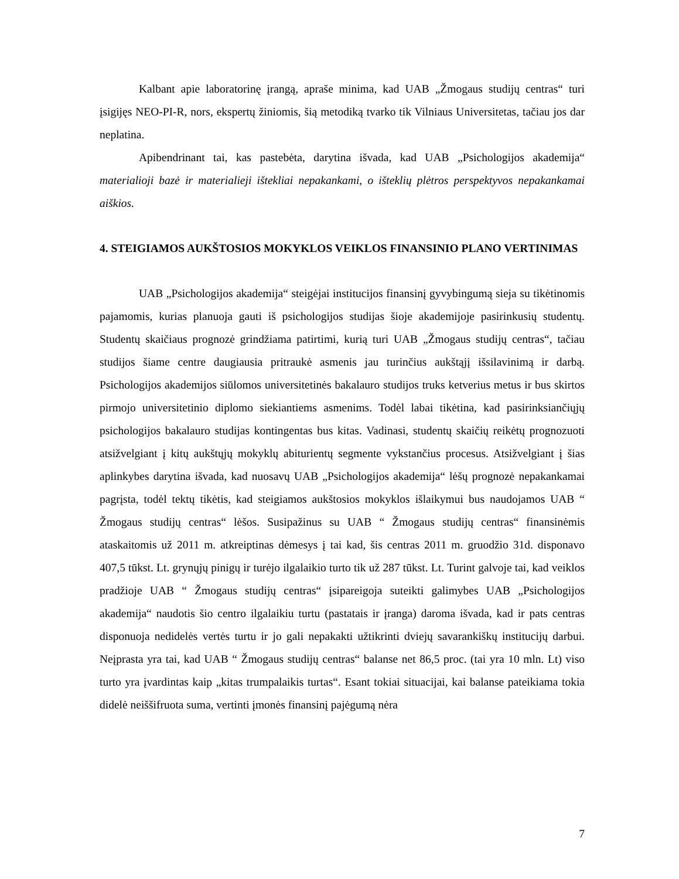Kalbant apie laboratorinę įrangą, apraše minima, kad UAB „Žmogaus studijų centras“ turi įsigijęs NEO-PI-R, nors, ekspertų žiniomis, šią metodiką tvarko tik Vilniaus Universitetas, tačiau jos dar neplatina.
Apibendrinant tai, kas pastebėta, darytina išvada, kad UAB „Psichologijos akademija“ materialioji bazė ir materialieji ištekliai nepakankami, o išteklių plėtros perspektyvos nepakankamai aiškios.
4. STEIGIAMOS AUKŠTOSIOS MOKYKLOS VEIKLOS FINANSINIO PLANO VERTINIMAS
UAB „Psichologijos akademija“ steigėjai institucijos finansinį gyvybingumą sieja su tikėtinomis pajamomis, kurias planuoja gauti iš psichologijos studijas šioje akademijoje pasirinkusių studentų. Studentų skaičiaus prognozė grindžiama patirtimi, kurią turi UAB „Žmogaus studijų centras“, tačiau studijos šiame centre daugiausia pritraukė asmenis jau turinčius aukštąjį išsilavinimą ir darbą. Psichologijos akademijos siūlomos universitetinės bakalauro studijos truks ketverius metus ir bus skirtos pirmojo universitetinio diplomo siekiantiems asmenims. Todėl labai tikėtina, kad pasirinksiančiųjų psichologijos bakalauro studijas kontingentas bus kitas. Vadinasi, studentų skaičių reikėtų prognozuoti atsižvelgiant į kitų aukštųjų mokyklų abiturientų segmente vykstančius procesus. Atsižvelgiant į šias aplinkybes darytina išvada, kad nuosavų UAB „Psichologijos akademija“ lėšų prognozė nepakankamai pagrįsta, todėl tektų tikėtis, kad steigiamos aukštosios mokyklos išlaikymui bus naudojamos UAB “ Žmogaus studijų centras“ lėšos. Susipažinus su UAB “ Žmogaus studijų centras“ finansinėmis ataskaitomis už 2011 m. atkreiptinas dėmesys į tai kad, šis centras 2011 m. gruodžio 31d. disponavo 407,5 tūkst. Lt. grynųjų pinigų ir turėjo ilgalaikio turto tik už 287 tūkst. Lt. Turint galvoje tai, kad veiklos pradžioje UAB “ Žmogaus studijų centras“ įsipareigoja suteikti galimybes UAB „Psichologijos akademija“ naudotis šio centro ilgalaikiu turtu (pastatais ir įranga) daroma išvada, kad ir pats centras disponuoja nedidelės vertės turtu ir jo gali nepakakti užtikrinti dviejų savarankiškų institucijų darbui. Neįprasta yra tai, kad UAB “ Žmogaus studijų centras“ balanse net 86,5 proc. (tai yra 10 mln. Lt) viso turto yra įvardintas kaip „kitas trumpalaikis turtas“. Esant tokiai situacijai, kai balanse pateikiama tokia didelė neiššifruota suma, vertinti įmonės finansinį pajėgumą nėra
7